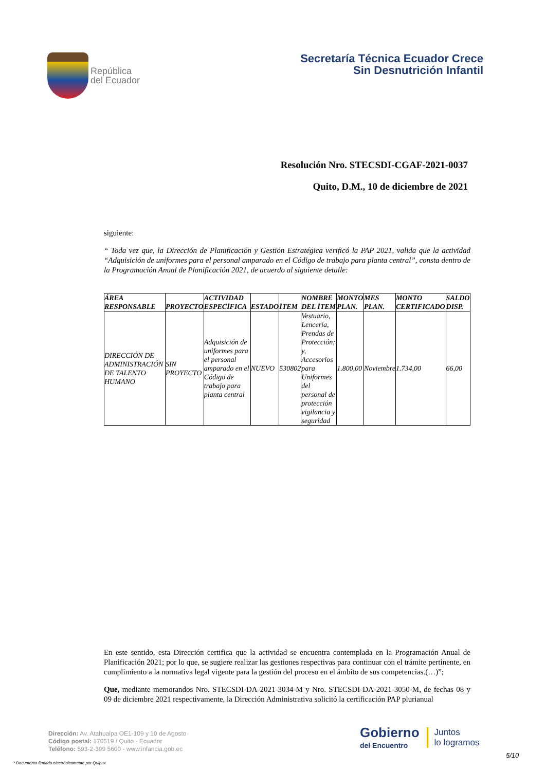República
del Ecuador
Secretaría Técnica Ecuador Crece
Sin Desnutrición Infantil
Resolución Nro. STECSDI-CGAF-2021-0037
Quito, D.M., 10 de diciembre de 2021
siguiente:
“ Toda vez que, la Dirección de Planificación y Gestión Estratégica verificó la PAP 2021, valida que la actividad “Adquisición de uniformes para el personal amparado en el Código de trabajo para planta central”, consta dentro de la Programación Anual de Planificación 2021, de acuerdo al siguiente detalle:
| ÁREA RESPONSABLE | PROYECTO | ACTIVIDAD ESPECÍFICA | ESTADO | ÍTEM | NOMBRE DEL ÍTEM | MONTO PLAN. | MES PLAN. | MONTO CERTIFICADO | SALDO DISP. |
| --- | --- | --- | --- | --- | --- | --- | --- | --- | --- |
| DIRECCIÓN DE ADMINISTRACIÓN DE TALENTO HUMANO | SIN PROYECTO | Adquisición de uniformes para el personal amparado en el Código de trabajo para planta central | NUEVO | 530802 | Vestuario, Lencería, Prendas de Protección; y, Accesorios para Uniformes del personal de protección vigilancia y seguridad | 1.800,00 | Noviembre | 1.734,00 | 66,00 |
En este sentido, esta Dirección certifica que la actividad se encuentra contemplada en la Programación Anual de Planificación 2021; por lo que, se sugiere realizar las gestiones respectivas para continuar con el trámite pertinente, en cumplimiento a la normativa legal vigente para la gestión del proceso en el ámbito de sus competencias.(…)”;
Que, mediante memorandos Nro. STECSDI-DA-2021-3034-M y Nro. STECSDI-DA-2021-3050-M, de fechas 08 y 09 de diciembre 2021 respectivamente, la Dirección Administrativa solicitó la certificación PAP plurianual
Dirección: Av. Atahualpa OE1-109 y 10 de Agosto
Código postal: 170519 / Quito - Ecuador
Teléfono: 593-2-399 5600 - www.infancia.gob.ec
Gobierno
del Encuentro
Juntos
lo logramos
5/10
* Documento firmado electrónicamente por Quipux